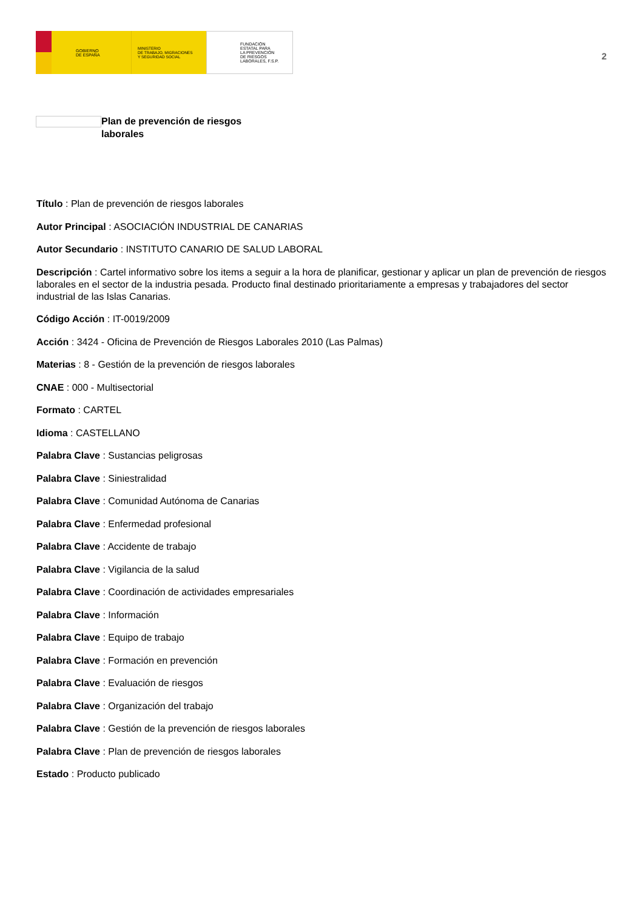GOBIERNO
DE ESPAÑA
MINISTERIO
DE TRABAJO, MIGRACIONES
Y SEGURIDAD SOCIAL
FUNDACIÓN
ESTATAL PARA
LA PREVENCIÓN
DE RIESGOS
LABORALES, F.S.P.
2
Plan de prevención de riesgos laborales
Título : Plan de prevención de riesgos laborales
Autor Principal : ASOCIACIÓN INDUSTRIAL DE CANARIAS
Autor Secundario : INSTITUTO CANARIO DE SALUD LABORAL
Descripción : Cartel informativo sobre los items a seguir a la hora de planificar, gestionar y aplicar un plan de prevención de riesgos laborales en el sector de la industria pesada. Producto final destinado prioritariamente a empresas y trabajadores del sector industrial de las Islas Canarias.
Código Acción : IT-0019/2009
Acción : 3424 - Oficina de Prevención de Riesgos Laborales 2010 (Las Palmas)
Materias : 8 - Gestión de la prevención de riesgos laborales
CNAE : 000 - Multisectorial
Formato : CARTEL
Idioma : CASTELLANO
Palabra Clave : Sustancias peligrosas
Palabra Clave : Siniestralidad
Palabra Clave : Comunidad Autónoma de Canarias
Palabra Clave : Enfermedad profesional
Palabra Clave : Accidente de trabajo
Palabra Clave : Vigilancia de la salud
Palabra Clave : Coordinación de actividades empresariales
Palabra Clave : Información
Palabra Clave : Equipo de trabajo
Palabra Clave : Formación en prevención
Palabra Clave : Evaluación de riesgos
Palabra Clave : Organización del trabajo
Palabra Clave : Gestión de la prevención de riesgos laborales
Palabra Clave : Plan de prevención de riesgos laborales
Estado : Producto publicado